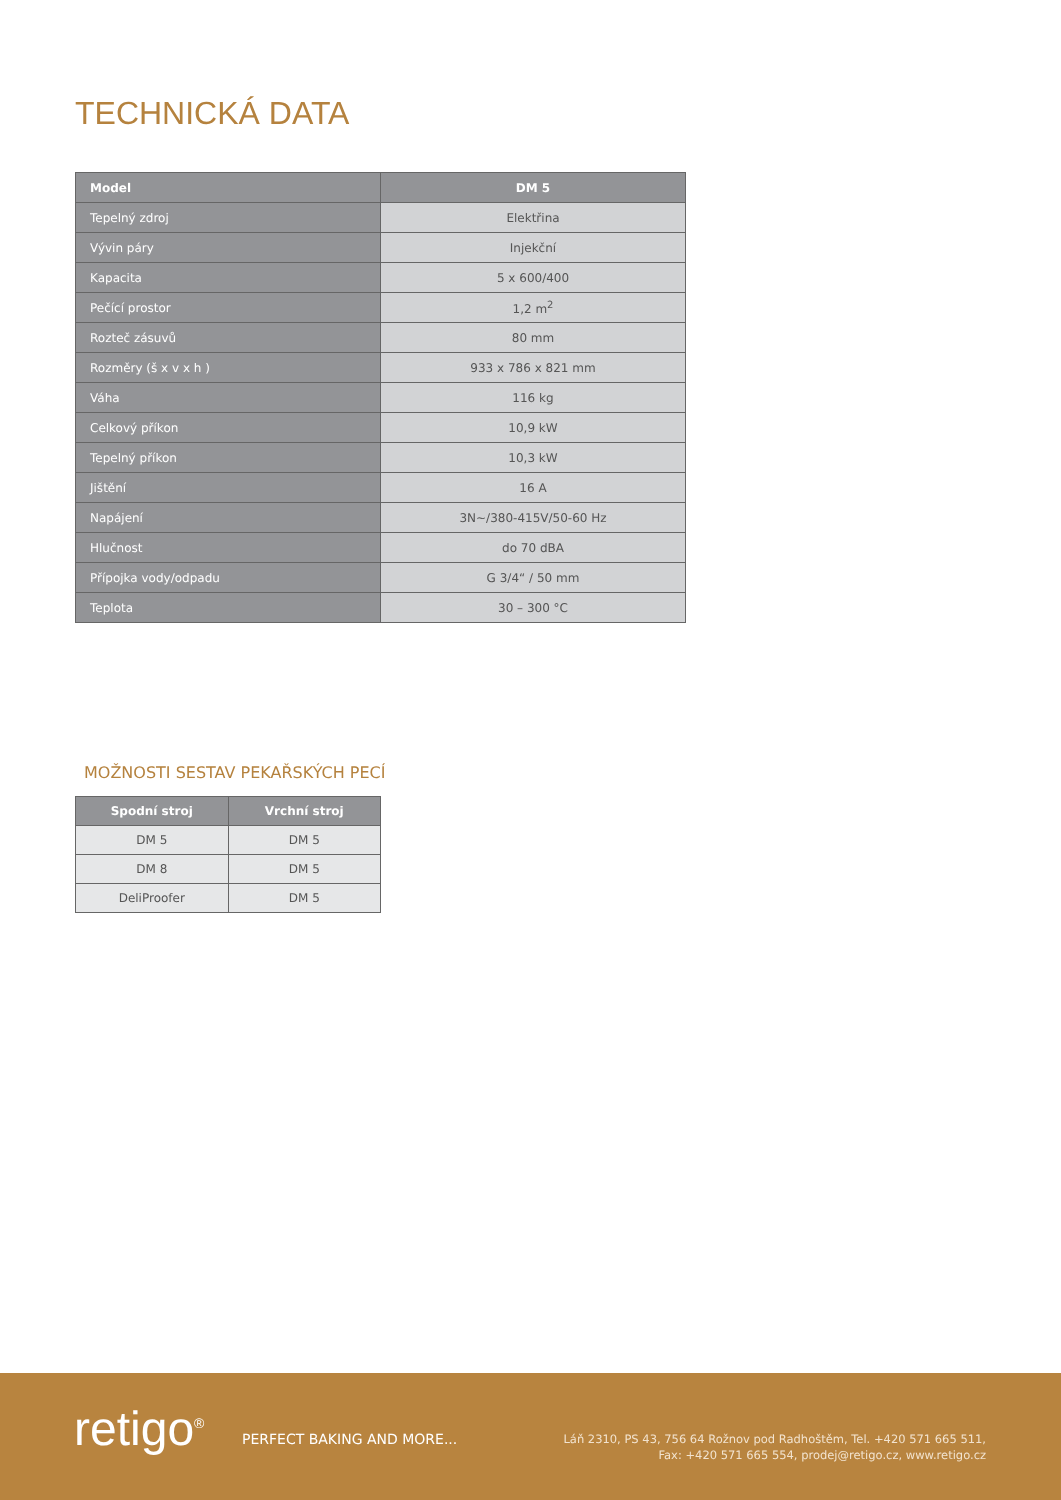TECHNICKÁ DATA
| Model | DM 5 |
| --- | --- |
| Tepelný zdroj | Elektřina |
| Vývin páry | Injekční |
| Kapacita | 5 x 600/400 |
| Pečící prostor | 1,2 m<sup>2</sup> |
| Rozteč zásuvů | 80 mm |
| Rozměry (š x v x h ) | 933 x 786 x 821 mm |
| Váha | 116 kg |
| Celkový příkon | 10,9 kW |
| Tepelný příkon | 10,3 kW |
| Jištění | 16 A |
| Napájení | 3N~/380-415V/50-60 Hz |
| Hlučnost | do 70 dBA |
| Přípojka vody/odpadu | G 3/4“ / 50 mm |
| Teplota | 30 – 300 °C |
MOŽNOSTI SESTAV PEKAŘSKÝCH PECÍ
| Spodní stroj | Vrchní stroj |
| --- | --- |
| DM 5 | DM 5 |
| DM 8 | DM 5 |
| DeliProofer | DM 5 |
retigo<sup>®</sup> PERFECT BAKING AND MORE...
Láň 2310, PS 43, 756 64 Rožnov pod Radhoštěm, Tel. +420 571 665 511,
Fax: +420 571 665 554, prodej@retigo.cz, www.retigo.cz